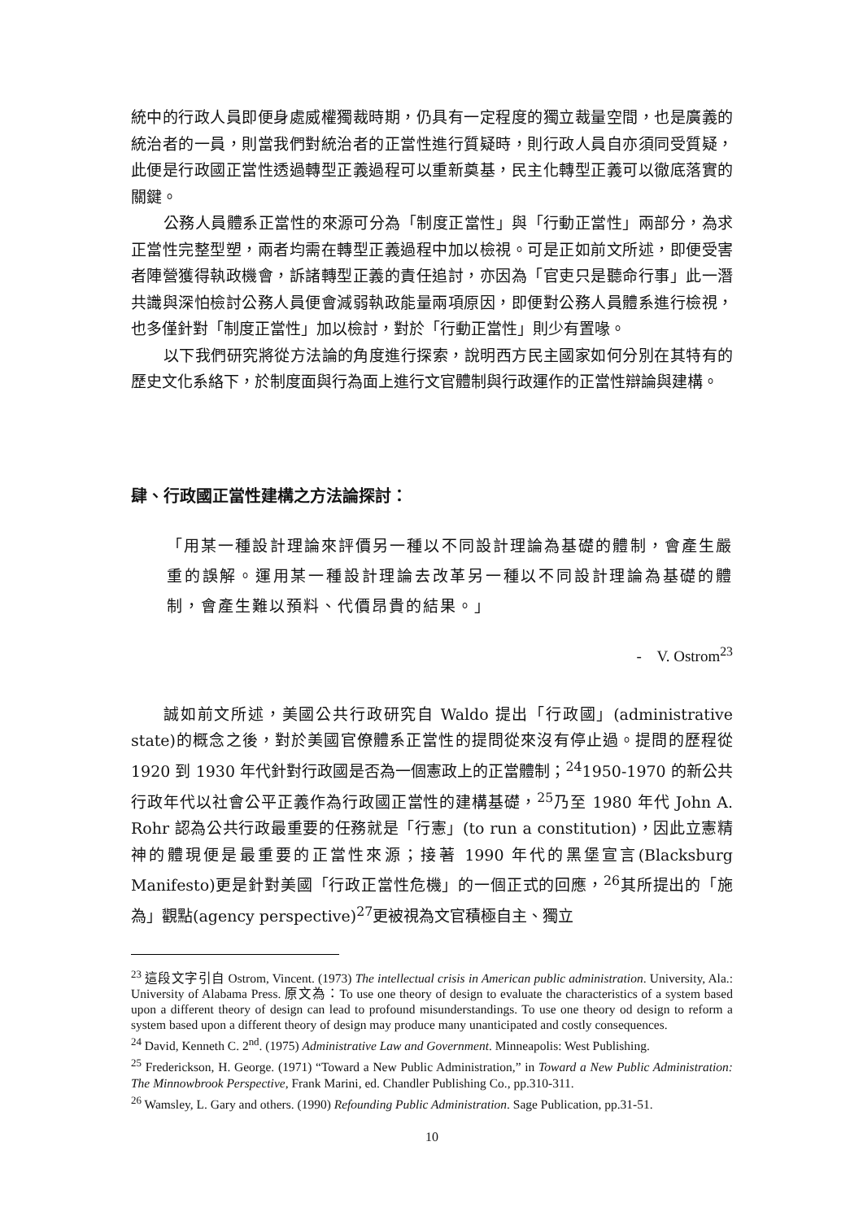統中的行政人員即便身處威權獨裁時期，仍具有一定程度的獨立裁量空間，也是廣義的統治者的一員，則當我們對統治者的正當性進行質疑時，則行政人員自亦須同受質疑，此便是行政國正當性透過轉型正義過程可以重新奠基，民主化轉型正義可以徹底落實的關鍵。
公務人員體系正當性的來源可分為「制度正當性」與「行動正當性」兩部分，為求正當性完整型塑，兩者均需在轉型正義過程中加以檢視。可是正如前文所述，即便受害者陣營獲得執政機會，訴諸轉型正義的責任追討，亦因為「官吏只是聽命行事」此一潛共識與深怕檢討公務人員便會減弱執政能量兩項原因，即便對公務人員體系進行檢視，也多僅針對「制度正當性」加以檢討，對於「行動正當性」則少有置喙。
以下我們研究將從方法論的角度進行探索，說明西方民主國家如何分別在其特有的歷史文化系絡下，於制度面與行為面上進行文官體制與行政運作的正當性辯論與建構。
肆、行政國正當性建構之方法論探討：
「用某一種設計理論來評價另一種以不同設計理論為基礎的體制，會產生嚴重的誤解。運用某一種設計理論去改革另一種以不同設計理論為基礎的體制，會產生難以預料、代價昂貴的結果。」
- V. Ostrom<sup>23</sup>
誠如前文所述，美國公共行政研究自 Waldo 提出「行政國」(administrative state)的概念之後，對於美國官僚體系正當性的提問從來沒有停止過。提問的歷程從 1920 到 1930 年代針對行政國是否為一個憲政上的正當體制；<sup>24</sup>1950-1970 的新公共行政年代以社會公平正義作為行政國正當性的建構基礎，<sup>25</sup>乃至 1980 年代 John A. Rohr 認為公共行政最重要的任務就是「行憲」(to run a constitution)，因此立憲精神的體現便是最重要的正當性來源；接著 1990 年代的黑堡宣言(Blacksburg Manifesto)更是針對美國「行政正當性危機」的一個正式的回應，<sup>26</sup>其所提出的「施為」觀點(agency perspective)<sup>27</sup>更被視為文官積極自主、獨立
<sup>23</sup> 這段文字引自 Ostrom, Vincent. (1973) The intellectual crisis in American public administration. University, Ala.: University of Alabama Press. 原文為：To use one theory of design to evaluate the characteristics of a system based upon a different theory of design can lead to profound misunderstandings. To use one theory od design to reform a system based upon a different theory of design may produce many unanticipated and costly consequences.
<sup>24</sup> David, Kenneth C. 2<sup>nd</sup>. (1975) Administrative Law and Government. Minneapolis: West Publishing.
<sup>25</sup> Frederickson, H. George. (1971) “Toward a New Public Administration,” in Toward a New Public Administration: The Minnowbrook Perspective, Frank Marini, ed. Chandler Publishing Co., pp.310-311.
<sup>26</sup> Wamsley, L. Gary and others. (1990) Refounding Public Administration. Sage Publication, pp.31-51.
10